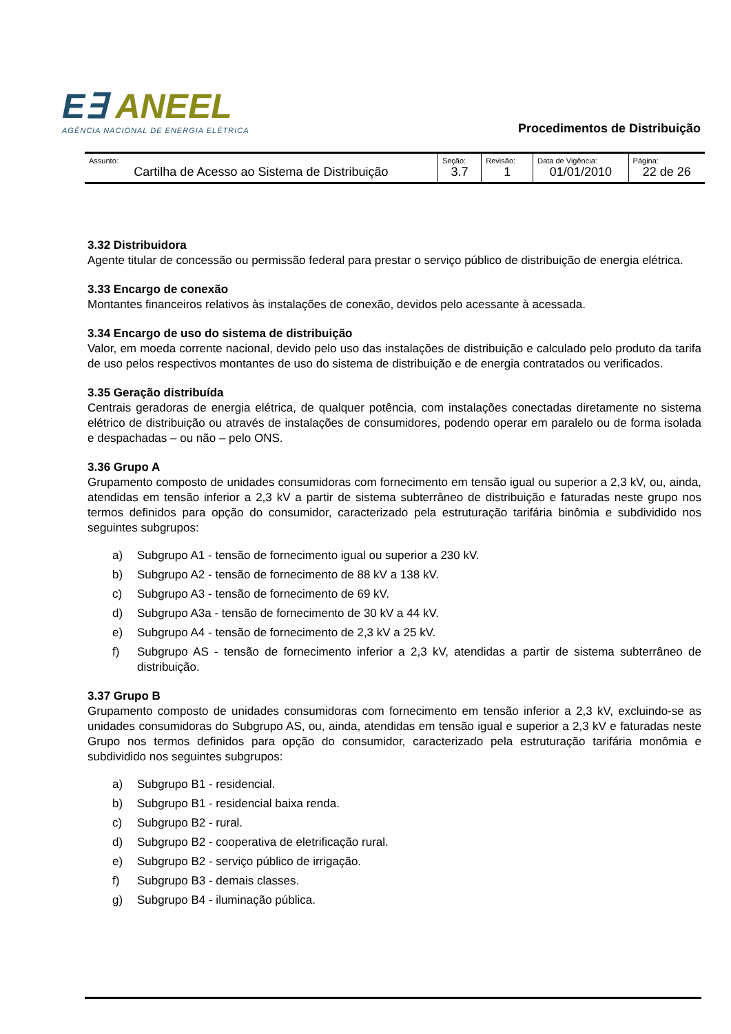E∃ ANEEL
AGÊNCIA NACIONAL DE ENERGIA ELÉTRICA
Procedimentos de Distribuição
| Assunto: Cartilha de Acesso ao Sistema de Distribuição | Seção: 3.7 | Revisão: 1 | Data de Vigência: 01/01/2010 | Página: 22 de 26 |
3.32 Distribuidora
Agente titular de concessão ou permissão federal para prestar o serviço público de distribuição de energia elétrica.
3.33 Encargo de conexão
Montantes financeiros relativos às instalações de conexão, devidos pelo acessante à acessada.
3.34 Encargo de uso do sistema de distribuição
Valor, em moeda corrente nacional, devido pelo uso das instalações de distribuição e calculado pelo produto da tarifa de uso pelos respectivos montantes de uso do sistema de distribuição e de energia contratados ou verificados.
3.35 Geração distribuída
Centrais geradoras de energia elétrica, de qualquer potência, com instalações conectadas diretamente no sistema elétrico de distribuição ou através de instalações de consumidores, podendo operar em paralelo ou de forma isolada e despachadas – ou não – pelo ONS.
3.36 Grupo A
Grupamento composto de unidades consumidoras com fornecimento em tensão igual ou superior a 2,3 kV, ou, ainda, atendidas em tensão inferior a 2,3 kV a partir de sistema subterrâneo de distribuição e faturadas neste grupo nos termos definidos para opção do consumidor, caracterizado pela estruturação tarifária binômia e subdividido nos seguintes subgrupos:
a) Subgrupo A1 - tensão de fornecimento igual ou superior a 230 kV.
b) Subgrupo A2 - tensão de fornecimento de 88 kV a 138 kV.
c) Subgrupo A3 - tensão de fornecimento de 69 kV.
d) Subgrupo A3a - tensão de fornecimento de 30 kV a 44 kV.
e) Subgrupo A4 - tensão de fornecimento de 2,3 kV a 25 kV.
f) Subgrupo AS - tensão de fornecimento inferior a 2,3 kV, atendidas a partir de sistema subterrâneo de distribuição.
3.37 Grupo B
Grupamento composto de unidades consumidoras com fornecimento em tensão inferior a 2,3 kV, excluindo-se as unidades consumidoras do Subgrupo AS, ou, ainda, atendidas em tensão igual e superior a 2,3 kV e faturadas neste Grupo nos termos definidos para opção do consumidor, caracterizado pela estruturação tarifária monômia e subdividido nos seguintes subgrupos:
a) Subgrupo B1 - residencial.
b) Subgrupo B1 - residencial baixa renda.
c) Subgrupo B2 - rural.
d) Subgrupo B2 - cooperativa de eletrificação rural.
e) Subgrupo B2 - serviço público de irrigação.
f) Subgrupo B3 - demais classes.
g) Subgrupo B4 - iluminação pública.